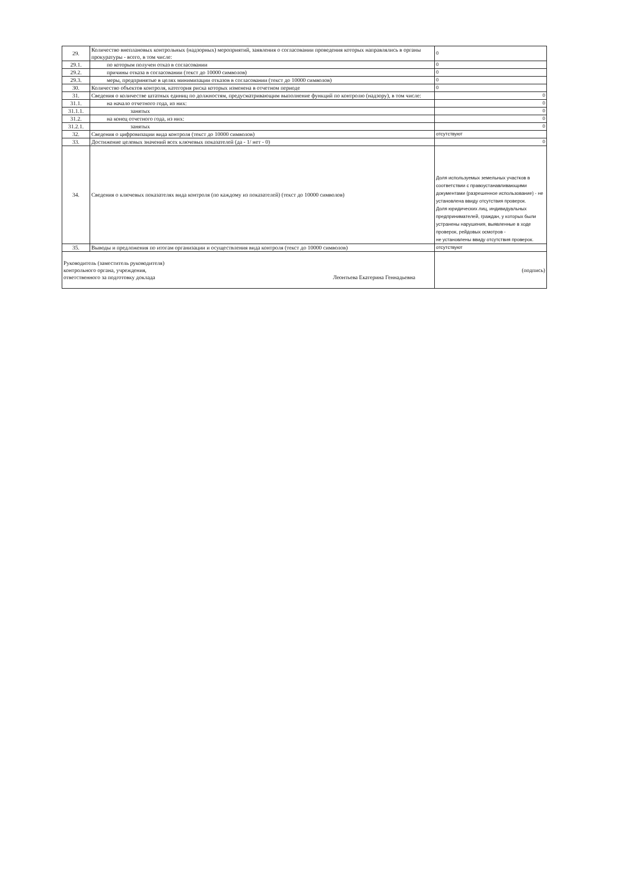| 29. | Количество внеплановых контрольных (надзорных) мероприятий, заявления о согласовании проведения которых направлялись в органы прокуратуры - всего, в том числе: | 0 |
| 29.1. | по которым получен отказ в согласовании | 0 |
| 29.2. | причины отказа в согласовании (текст до 10000 символов) | 0 |
| 29.3. | меры, предпринятые в целях минимизации отказов в согласовании (текст до 10000 символов) | 0 |
| 30. | Количество объектов контроля, категория риска которых изменена в отчетном периоде | 0 |
| 31. | Сведения о количестве штатных единиц по должностям, предусматривающим выполнение функций по контролю (надзору), в том числе: | 0 |
| 31.1. | на начало отчетного года, из них: | 0 |
| 31.1.1. | занятых | 0 |
| 31.2. | на конец отчетного года, из них: | 0 |
| 31.2.1. | занятых | 0 |
| 32. | Сведения о цифровизации вида контроля (текст до 10000 символов) | отсутствуют |
| 33. | Достижение целевых значений всех ключевых показателей (да - 1/ нет - 0) | 0 |
| 34. | Сведения о ключевых показателях вида контроля (по каждому из показателей) (текст до 10000 символов) | Доля используемых земельных участков в соответствии с правоустанавливающими документами (разрешенное использование) - не установлена ввиду отсутствия проверок. Доля юридических лиц, индивидуальных предпринимателей, граждан, у которых были устранены нарушения, выявленные в ходе проверок, рейдовых осмотров - не установлены ввиду отсутствия проверок. |
| 35. | Выводы и предложения по итогам организации и осуществления вида контроля (текст до 10000 символов) | отсутствуют |
| Руководитель (заместитель руководителя) контрольного органа, учреждения, ответственного за подготовку доклада Леонтьева Екатерина Геннадьевна | | (подпись) |